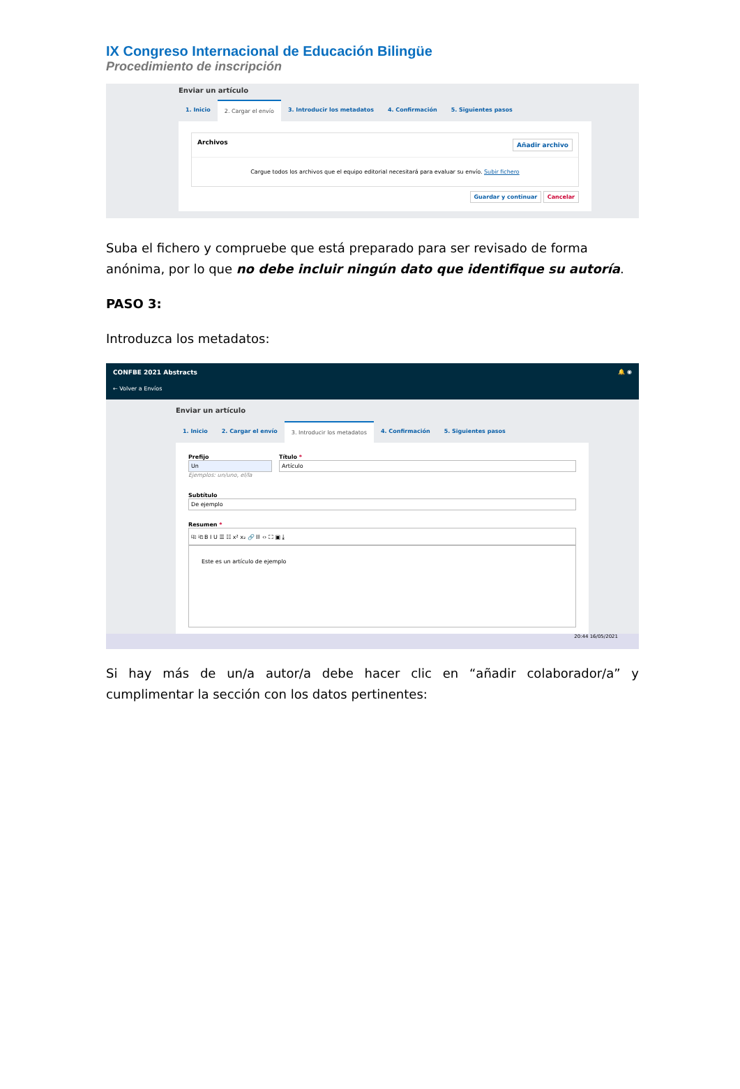IX Congreso Internacional de Educación Bilingüe
Procedimiento de inscripción
Enviar un artículo
1. Inicio 2. Cargar el envío 3. Introducir los metadatos 4. Confirmación 5. Siguientes pasos
Archivos Añadir archivo
Cargue todos los archivos que el equipo editorial necesitará para evaluar su envío. Subir fichero
Guardar y continuar Cancelar
Suba el fichero y compruebe que está preparado para ser revisado de forma anónima, por lo que no debe incluir ningún dato que identifique su autoría.
PASO 3:
Introduzca los metadatos:
CONFBE 2021 Abstracts 🔔 ◉
← Volver a Envíos
Enviar un artículo
1. Inicio 2. Cargar el envío 3. Introducir los metadatos 4. Confirmación 5. Siguientes pasos
Prefijo
Un
Ejemplos: un/uno, el/la
Título *
Artículo
Subtítulo
De ejemplo
Resumen *
⎘ ⎗ B I U ☰ ☷ x² x₂ 🔗 ⛓ ‹› ⛶ ▣ ⤓
Este es un artículo de ejemplo
20:44 16/05/2021
Si hay más de un/a autor/a debe hacer clic en “añadir colaborador/a” y cumplimentar la sección con los datos pertinentes: